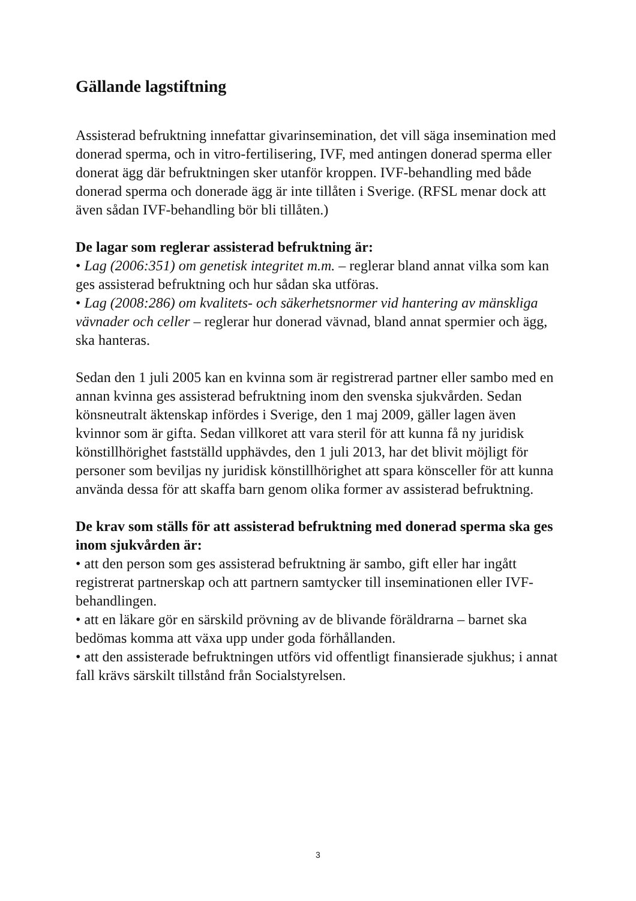Gällande lagstiftning
Assisterad befruktning innefattar givarinsemination, det vill säga insemination med donerad sperma, och in vitro-fertilisering, IVF, med antingen donerad sperma eller donerat ägg där befruktningen sker utanför kroppen. IVF-behandling med både donerad sperma och donerade ägg är inte tillåten i Sverige. (RFSL menar dock att även sådan IVF-behandling bör bli tillåten.)
De lagar som reglerar assisterad befruktning är:
• Lag (2006:351) om genetisk integritet m.m. – reglerar bland annat vilka som kan ges assisterad befruktning och hur sådan ska utföras.
• Lag (2008:286) om kvalitets- och säkerhetsnormer vid hantering av mänskliga vävnader och celler – reglerar hur donerad vävnad, bland annat spermier och ägg, ska hanteras.
Sedan den 1 juli 2005 kan en kvinna som är registrerad partner eller sambo med en annan kvinna ges assisterad befruktning inom den svenska sjukvården. Sedan könsneutralt äktenskap infördes i Sverige, den 1 maj 2009, gäller lagen även kvinnor som är gifta. Sedan villkoret att vara steril för att kunna få ny juridisk könstillhörighet fastställd upphävdes, den 1 juli 2013, har det blivit möjligt för personer som beviljas ny juridisk könstillhörighet att spara könsceller för att kunna använda dessa för att skaffa barn genom olika former av assisterad befruktning.
De krav som ställs för att assisterad befruktning med donerad sperma ska ges inom sjukvården är:
• att den person som ges assisterad befruktning är sambo, gift eller har ingått registrerat partnerskap och att partnern samtycker till inseminationen eller IVF-behandlingen.
• att en läkare gör en särskild prövning av de blivande föräldrarna – barnet ska bedömas komma att växa upp under goda förhållanden.
• att den assisterade befruktningen utförs vid offentligt finansierade sjukhus; i annat fall krävs särskilt tillstånd från Socialstyrelsen.
3